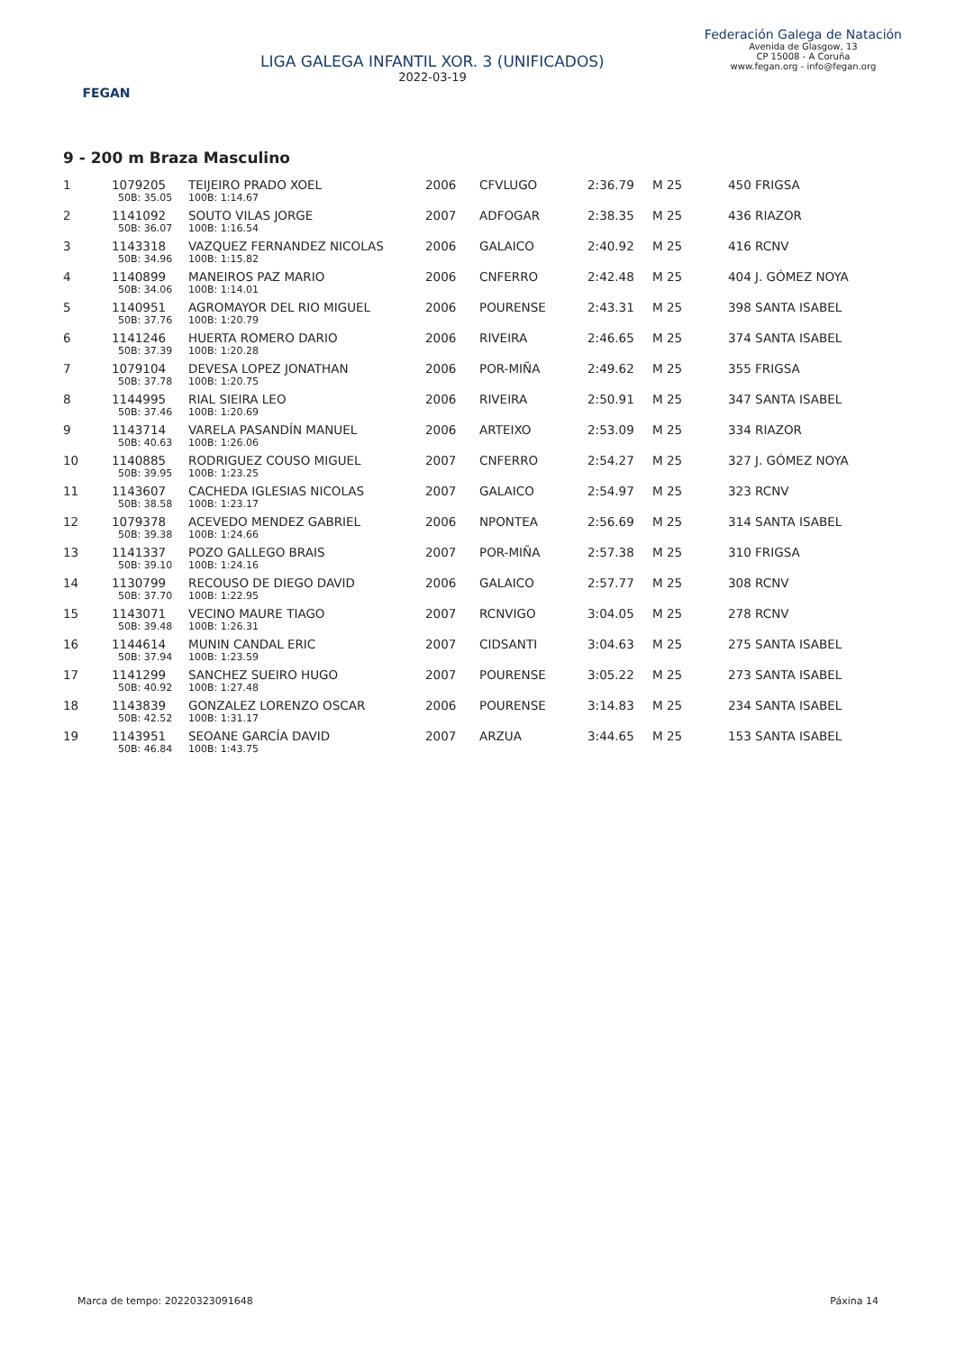FEGAN
LIGA GALEGA INFANTIL XOR. 3 (UNIFICADOS)
2022-03-19
Federación Galega de Natación
Avenida de Glasgow, 13
CP 15008 - A Coruña
www.fegan.org - info@fegan.org
9 - 200 m Braza Masculino
| 1 | 1079205 | TEIJEIRO PRADO XOEL | 2006 | CFVLUGO | 2:36.79 | M 25 | 450 FRIGSA |
| | 50B: 35.05 | 100B: 1:14.67 | | | | | |
| 2 | 1141092 | SOUTO VILAS JORGE | 2007 | ADFOGAR | 2:38.35 | M 25 | 436 RIAZOR |
| | 50B: 36.07 | 100B: 1:16.54 | | | | | |
| 3 | 1143318 | VAZQUEZ FERNANDEZ NICOLAS | 2006 | GALAICO | 2:40.92 | M 25 | 416 RCNV |
| | 50B: 34.96 | 100B: 1:15.82 | | | | | |
| 4 | 1140899 | MANEIROS PAZ MARIO | 2006 | CNFERRO | 2:42.48 | M 25 | 404 J. GÓMEZ NOYA |
| | 50B: 34.06 | 100B: 1:14.01 | | | | | |
| 5 | 1140951 | AGROMAYOR DEL RIO MIGUEL | 2006 | POURENSE | 2:43.31 | M 25 | 398 SANTA ISABEL |
| | 50B: 37.76 | 100B: 1:20.79 | | | | | |
| 6 | 1141246 | HUERTA ROMERO DARIO | 2006 | RIVEIRA | 2:46.65 | M 25 | 374 SANTA ISABEL |
| | 50B: 37.39 | 100B: 1:20.28 | | | | | |
| 7 | 1079104 | DEVESA LOPEZ JONATHAN | 2006 | POR-MIÑA | 2:49.62 | M 25 | 355 FRIGSA |
| | 50B: 37.78 | 100B: 1:20.75 | | | | | |
| 8 | 1144995 | RIAL SIEIRA LEO | 2006 | RIVEIRA | 2:50.91 | M 25 | 347 SANTA ISABEL |
| | 50B: 37.46 | 100B: 1:20.69 | | | | | |
| 9 | 1143714 | VARELA PASANDÍN MANUEL | 2006 | ARTEIXO | 2:53.09 | M 25 | 334 RIAZOR |
| | 50B: 40.63 | 100B: 1:26.06 | | | | | |
| 10 | 1140885 | RODRIGUEZ COUSO MIGUEL | 2007 | CNFERRO | 2:54.27 | M 25 | 327 J. GÓMEZ NOYA |
| | 50B: 39.95 | 100B: 1:23.25 | | | | | |
| 11 | 1143607 | CACHEDA IGLESIAS NICOLAS | 2007 | GALAICO | 2:54.97 | M 25 | 323 RCNV |
| | 50B: 38.58 | 100B: 1:23.17 | | | | | |
| 12 | 1079378 | ACEVEDO MENDEZ GABRIEL | 2006 | NPONTEA | 2:56.69 | M 25 | 314 SANTA ISABEL |
| | 50B: 39.38 | 100B: 1:24.66 | | | | | |
| 13 | 1141337 | POZO GALLEGO BRAIS | 2007 | POR-MIÑA | 2:57.38 | M 25 | 310 FRIGSA |
| | 50B: 39.10 | 100B: 1:24.16 | | | | | |
| 14 | 1130799 | RECOUSO DE DIEGO DAVID | 2006 | GALAICO | 2:57.77 | M 25 | 308 RCNV |
| | 50B: 37.70 | 100B: 1:22.95 | | | | | |
| 15 | 1143071 | VECINO MAURE TIAGO | 2007 | RCNVIGO | 3:04.05 | M 25 | 278 RCNV |
| | 50B: 39.48 | 100B: 1:26.31 | | | | | |
| 16 | 1144614 | MUNIN CANDAL ERIC | 2007 | CIDSANTI | 3:04.63 | M 25 | 275 SANTA ISABEL |
| | 50B: 37.94 | 100B: 1:23.59 | | | | | |
| 17 | 1141299 | SANCHEZ SUEIRO HUGO | 2007 | POURENSE | 3:05.22 | M 25 | 273 SANTA ISABEL |
| | 50B: 40.92 | 100B: 1:27.48 | | | | | |
| 18 | 1143839 | GONZALEZ LORENZO OSCAR | 2006 | POURENSE | 3:14.83 | M 25 | 234 SANTA ISABEL |
| | 50B: 42.52 | 100B: 1:31.17 | | | | | |
| 19 | 1143951 | SEOANE GARCÍA DAVID | 2007 | ARZUA | 3:44.65 | M 25 | 153 SANTA ISABEL |
| | 50B: 46.84 | 100B: 1:43.75 | | | | | |
Marca de tempo: 20220323091648 Páxina 14